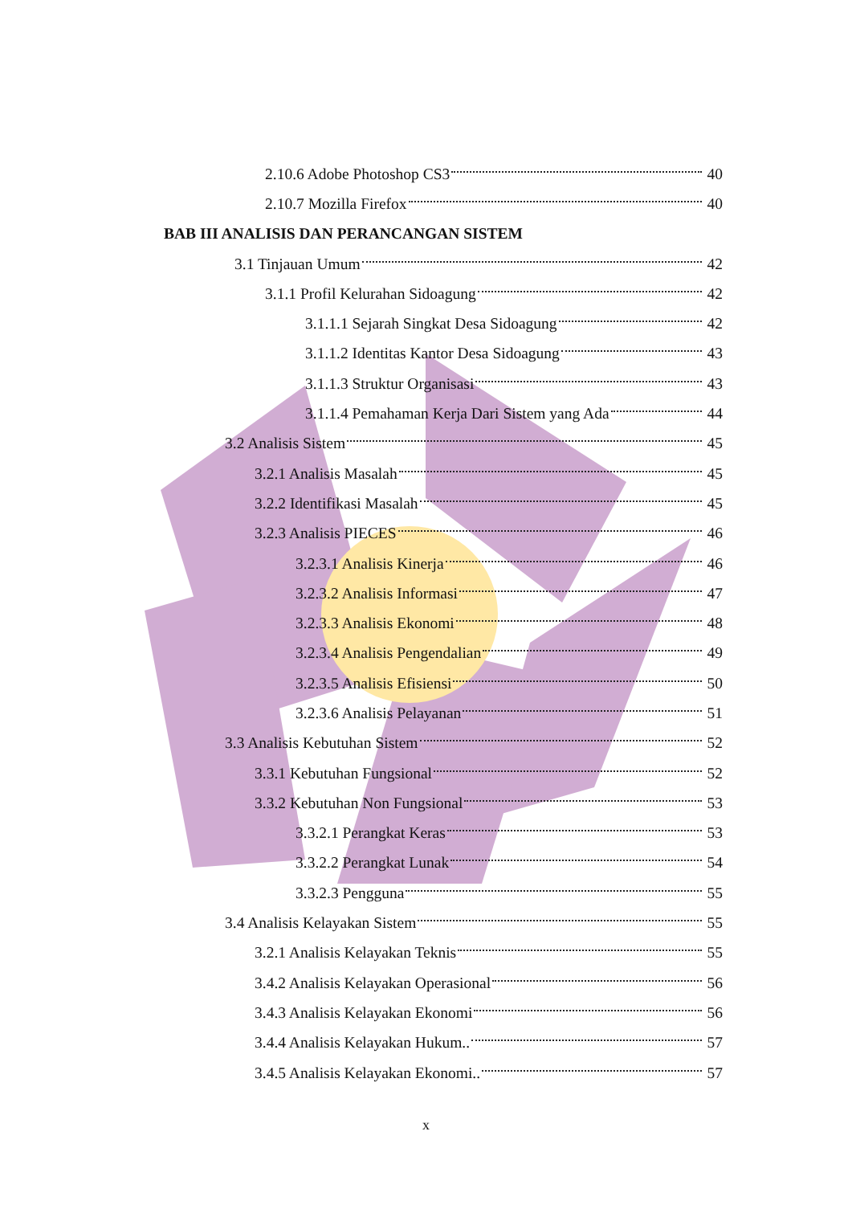2.10.6 Adobe Photoshop CS3 40
2.10.7 Mozilla Firefox 40
BAB III ANALISIS DAN PERANCANGAN SISTEM
3.1 Tinjauan Umum 42
3.1.1 Profil Kelurahan Sidoagung 42
3.1.1.1 Sejarah Singkat Desa Sidoagung 42
3.1.1.2 Identitas Kantor Desa Sidoagung 43
3.1.1.3 Struktur Organisasi 43
3.1.1.4 Pemahaman Kerja Dari Sistem yang Ada 44
3.2 Analisis Sistem 45
3.2.1 Analisis Masalah 45
3.2.2 Identifikasi Masalah 45
3.2.3 Analisis PIECES 46
3.2.3.1 Analisis Kinerja 46
3.2.3.2 Analisis Informasi 47
3.2.3.3 Analisis Ekonomi 48
3.2.3.4 Analisis Pengendalian 49
3.2.3.5 Analisis Efisiensi 50
3.2.3.6 Analisis Pelayanan 51
3.3 Analisis Kebutuhan Sistem 52
3.3.1 Kebutuhan Fungsional 52
3.3.2 Kebutuhan Non Fungsional 53
3.3.2.1 Perangkat Keras 53
3.3.2.2 Perangkat Lunak 54
3.3.2.3 Pengguna 55
3.4 Analisis Kelayakan Sistem 55
3.2.1 Analisis Kelayakan Teknis 55
3.4.2 Analisis Kelayakan Operasional 56
3.4.3 Analisis Kelayakan Ekonomi 56
3.4.4 Analisis Kelayakan Hukum.. 57
3.4.5 Analisis Kelayakan Ekonomi.. 57
x